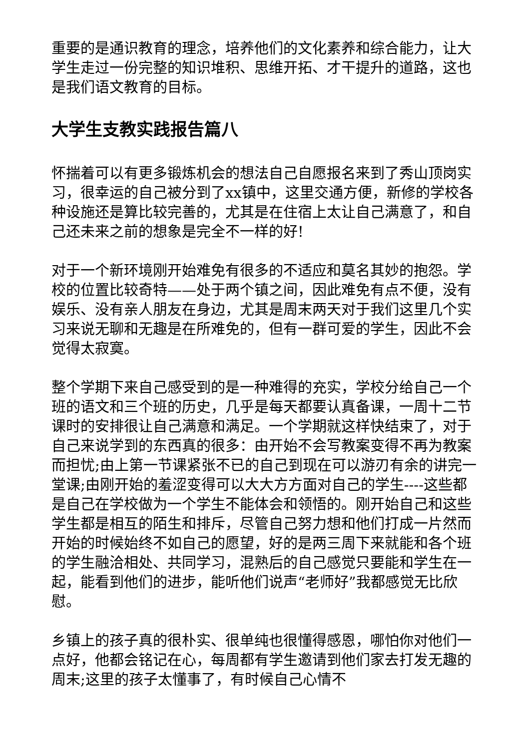重要的是通识教育的理念，培养他们的文化素养和综合能力，让大学生走过一份完整的知识堆积、思维开拓、才干提升的道路，这也是我们语文教育的目标。
大学生支教实践报告篇八
怀揣着可以有更多锻炼机会的想法自己自愿报名来到了秀山顶岗实习，很幸运的自己被分到了xx镇中，这里交通方便，新修的学校各种设施还是算比较完善的，尤其是在住宿上太让自己满意了，和自己还未来之前的想象是完全不一样的好!
对于一个新环境刚开始难免有很多的不适应和莫名其妙的抱怨。学校的位置比较奇特——处于两个镇之间，因此难免有点不便，没有娱乐、没有亲人朋友在身边，尤其是周末两天对于我们这里几个实习来说无聊和无趣是在所难免的，但有一群可爱的学生，因此不会觉得太寂寞。
整个学期下来自己感受到的是一种难得的充实，学校分给自己一个班的语文和三个班的历史，几乎是每天都要认真备课，一周十二节课时的安排很让自己满意和满足。一个学期就这样快结束了，对于自己来说学到的东西真的很多：由开始不会写教案变得不再为教案而担忧;由上第一节课紧张不已的自己到现在可以游刃有余的讲完一堂课;由刚开始的羞涩变得可以大大方方面对自己的学生----这些都是自己在学校做为一个学生不能体会和领悟的。刚开始自己和这些学生都是相互的陌生和排斥，尽管自己努力想和他们打成一片然而开始的时候始终不如自己的愿望，好的是两三周下来就能和各个班的学生融洽相处、共同学习，混熟后的自己感觉只要能和学生在一起，能看到他们的进步，能听他们说声“老师好”我都感觉无比欣慰。
乡镇上的孩子真的很朴实、很单纯也很懂得感恩，哪怕你对他们一点好，他都会铭记在心，每周都有学生邀请到他们家去打发无趣的周末;这里的孩子太懂事了，有时候自己心情不